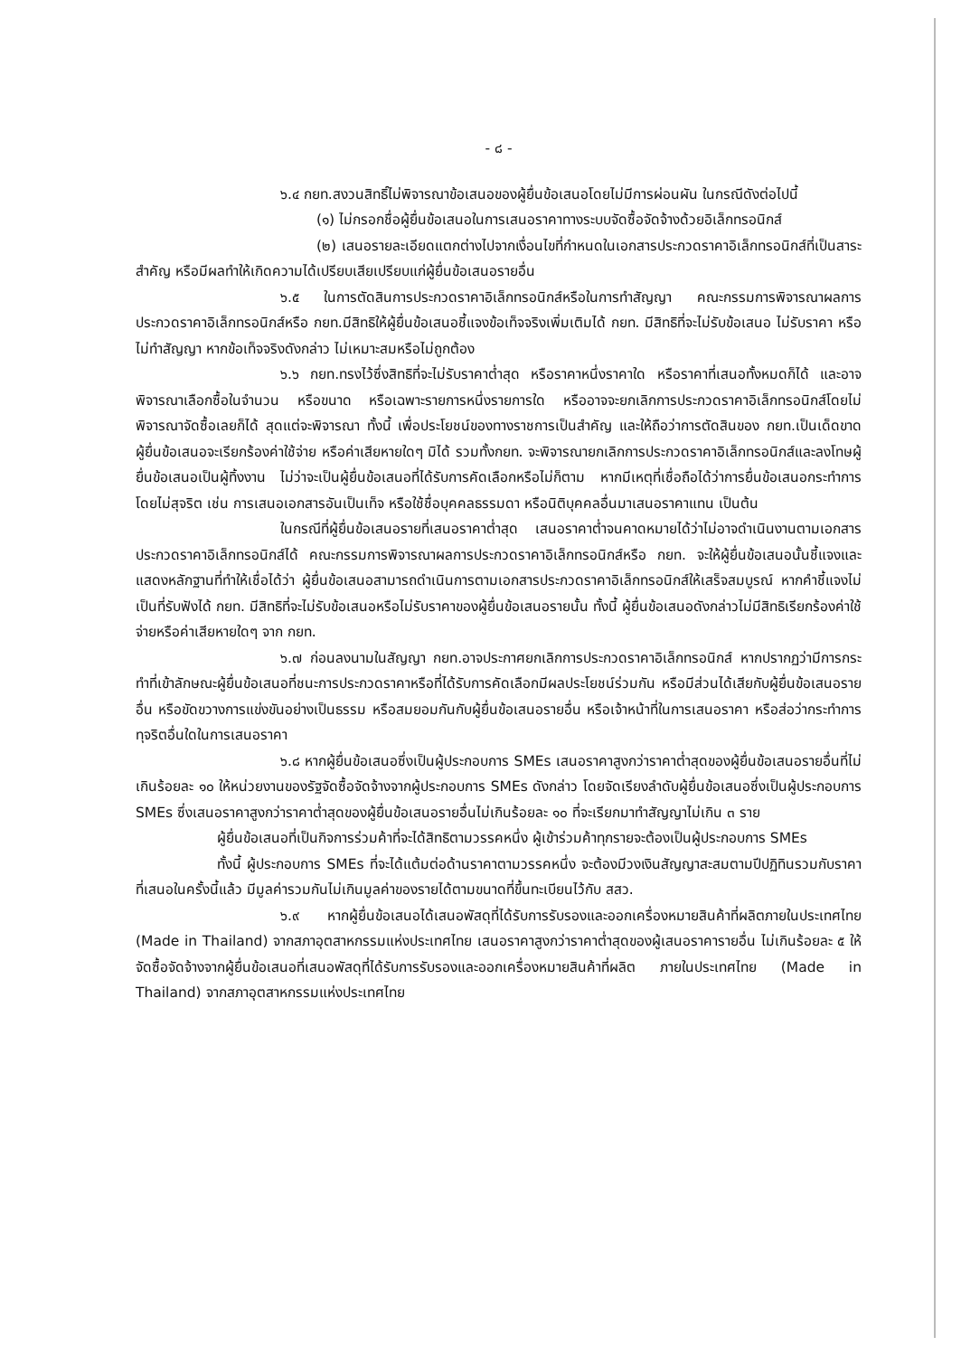- ๘ -
๖.๔ กยท.สงวนสิทธิ์ไม่พิจารณาข้อเสนอของผู้ยื่นข้อเสนอโดยไม่มีการผ่อนผัน ในกรณีดังต่อไปนี้
(๑) ไม่กรอกชื่อผู้ยื่นข้อเสนอในการเสนอราคาทางระบบจัดซื้อจัดจ้างด้วยอิเล็กทรอนิกส์
(๒) เสนอรายละเอียดแตกต่างไปจากเงื่อนไขที่กำหนดในเอกสารประกวดราคาอิเล็กทรอนิกส์ที่เป็นสาระสำคัญ หรือมีผลทำให้เกิดความได้เปรียบเสียเปรียบแก่ผู้ยื่นข้อเสนอรายอื่น
๖.๕ ในการตัดสินการประกวดราคาอิเล็กทรอนิกส์หรือในการทำสัญญา คณะกรรมการพิจารณาผลการประกวดราคาอิเล็กทรอนิกส์หรือ กยท.มีสิทธิให้ผู้ยื่นข้อเสนอชี้แจงข้อเท็จจริงเพิ่มเติมได้ กยท. มีสิทธิที่จะไม่รับข้อเสนอ ไม่รับราคา หรือไม่ทำสัญญา หากข้อเท็จจริงดังกล่าว ไม่เหมาะสมหรือไม่ถูกต้อง
๖.๖ กยท.ทรงไว้ซึ่งสิทธิที่จะไม่รับราคาต่ำสุด หรือราคาหนึ่งราคาใด หรือราคาที่เสนอทั้งหมดก็ได้ และอาจพิจารณาเลือกซื้อในจำนวน หรือขนาด หรือเฉพาะรายการหนึ่งรายการใด หรืออาจจะยกเลิกการประกวดราคาอิเล็กทรอนิกส์โดยไม่พิจารณาจัดซื้อเลยก็ได้ สุดแต่จะพิจารณา ทั้งนี้ เพื่อประโยชน์ของทางราชการเป็นสำคัญ และให้ถือว่าการตัดสินของ กยท.เป็นเด็ดขาด ผู้ยื่นข้อเสนอจะเรียกร้องค่าใช้จ่าย หรือค่าเสียหายใดๆ มิได้ รวมทั้งกยท. จะพิจารณายกเลิกการประกวดราคาอิเล็กทรอนิกส์และลงโทษผู้ยื่นข้อเสนอเป็นผู้ทิ้งงาน ไม่ว่าจะเป็นผู้ยื่นข้อเสนอที่ได้รับการคัดเลือกหรือไม่ก็ตาม หากมีเหตุที่เชื่อถือได้ว่าการยื่นข้อเสนอกระทำการโดยไม่สุจริต เช่น การเสนอเอกสารอันเป็นเท็จ หรือใช้ชื่อบุคคลธรรมดา หรือนิติบุคคลอื่นมาเสนอราคาแทน เป็นต้น
ในกรณีที่ผู้ยื่นข้อเสนอรายที่เสนอราคาต่ำสุด เสนอราคาต่ำจนคาดหมายได้ว่าไม่อาจดำเนินงานตามเอกสารประกวดราคาอิเล็กทรอนิกส์ได้ คณะกรรมการพิจารณาผลการประกวดราคาอิเล็กทรอนิกส์หรือ กยท. จะให้ผู้ยื่นข้อเสนอนั้นชี้แจงและแสดงหลักฐานที่ทำให้เชื่อได้ว่า ผู้ยื่นข้อเสนอสามารถดำเนินการตามเอกสารประกวดราคาอิเล็กทรอนิกส์ให้เสร็จสมบูรณ์ หากคำชี้แจงไม่เป็นที่รับฟังได้ กยท. มีสิทธิที่จะไม่รับข้อเสนอหรือไม่รับราคาของผู้ยื่นข้อเสนอรายนั้น ทั้งนี้ ผู้ยื่นข้อเสนอดังกล่าวไม่มีสิทธิเรียกร้องค่าใช้จ่ายหรือค่าเสียหายใดๆ จาก กยท.
๖.๗ ก่อนลงนามในสัญญา กยท.อาจประกาศยกเลิกการประกวดราคาอิเล็กทรอนิกส์ หากปรากฏว่ามีการกระทำที่เข้าลักษณะผู้ยื่นข้อเสนอที่ชนะการประกวดราคาหรือที่ได้รับการคัดเลือกมีผลประโยชน์ร่วมกัน หรือมีส่วนได้เสียกับผู้ยื่นข้อเสนอรายอื่น หรือขัดขวางการแข่งขันอย่างเป็นธรรม หรือสมยอมกันกับผู้ยื่นข้อเสนอรายอื่น หรือเจ้าหน้าที่ในการเสนอราคา หรือส่อว่ากระทำการทุจริตอื่นใดในการเสนอราคา
๖.๘ หากผู้ยื่นข้อเสนอซึ่งเป็นผู้ประกอบการ SMEs เสนอราคาสูงกว่าราคาต่ำสุดของผู้ยื่นข้อเสนอรายอื่นที่ไม่เกินร้อยละ ๑๐ ให้หน่วยงานของรัฐจัดซื้อจัดจ้างจากผู้ประกอบการ SMEs ดังกล่าว โดยจัดเรียงลำดับผู้ยื่นข้อเสนอซึ่งเป็นผู้ประกอบการ SMEs ซึ่งเสนอราคาสูงกว่าราคาต่ำสุดของผู้ยื่นข้อเสนอรายอื่นไม่เกินร้อยละ ๑๐ ที่จะเรียกมาทำสัญญาไม่เกิน ๓ ราย
ผู้ยื่นข้อเสนอที่เป็นกิจการร่วมค้าที่จะได้สิทธิตามวรรคหนึ่ง ผู้เข้าร่วมค้าทุกรายจะต้องเป็นผู้ประกอบการ SMEs
ทั้งนี้ ผู้ประกอบการ SMEs ที่จะได้แต้มต่อด้านราคาตามวรรคหนึ่ง จะต้องมีวงเงินสัญญาสะสมตามปีปฏิทินรวมกับราคาที่เสนอในครั้งนี้แล้ว มีมูลค่ารวมกันไม่เกินมูลค่าของรายได้ตามขนาดที่ขึ้นทะเบียนไว้กับ สสว.
๖.๙ หากผู้ยื่นข้อเสนอได้เสนอพัสดุที่ได้รับการรับรองและออกเครื่องหมายสินค้าที่ผลิตภายในประเทศไทย (Made in Thailand) จากสภาอุตสาหกรรมแห่งประเทศไทย เสนอราคาสูงกว่าราคาต่ำสุดของผู้เสนอราคารายอื่น ไม่เกินร้อยละ ๕ ให้จัดซื้อจัดจ้างจากผู้ยื่นข้อเสนอที่เสนอพัสดุที่ได้รับการรับรองและออกเครื่องหมายสินค้าที่ผลิต ภายในประเทศไทย (Made in Thailand) จากสภาอุตสาหกรรมแห่งประเทศไทย